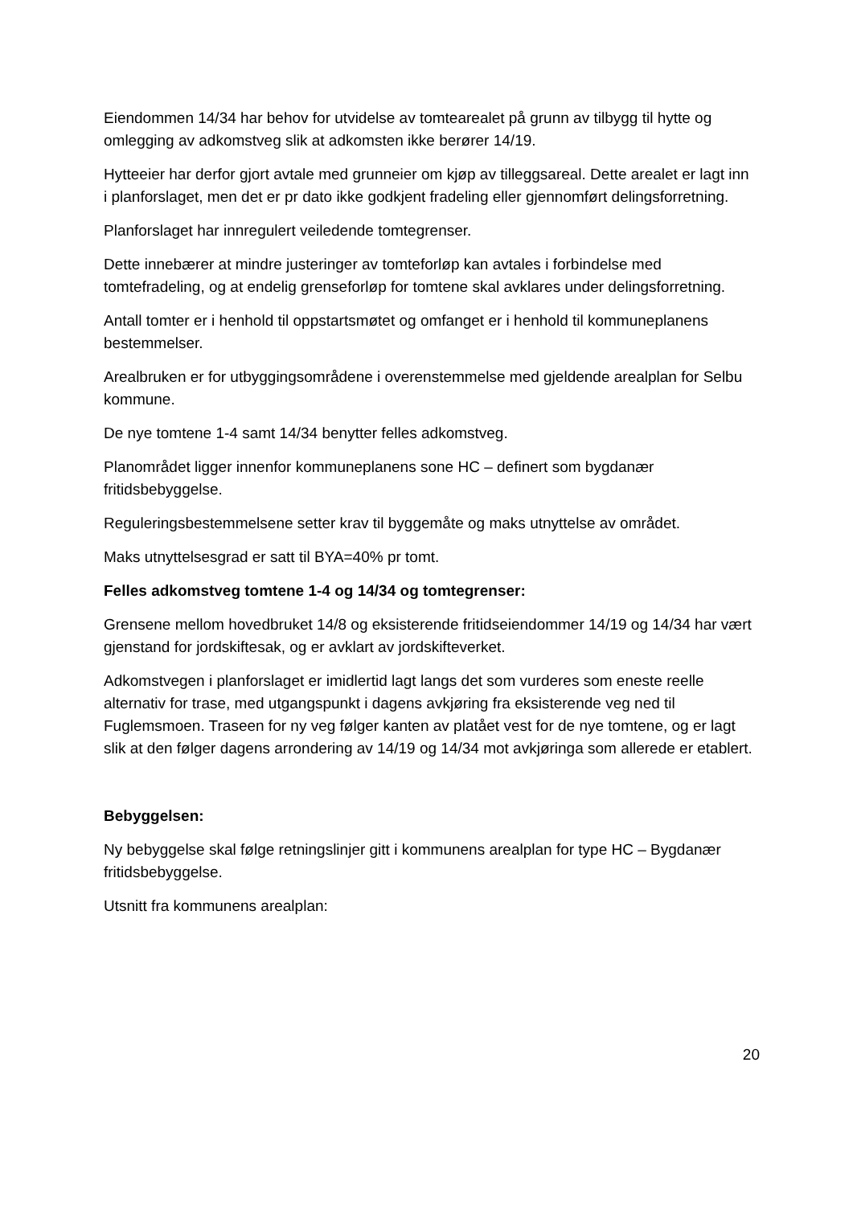Eiendommen 14/34 har behov for utvidelse av tomtearealet på grunn av tilbygg til hytte og omlegging av adkomstveg slik at adkomsten ikke berører 14/19.
Hytteeier har derfor gjort avtale med grunneier om kjøp av tilleggsareal. Dette arealet er lagt inn i planforslaget, men det er pr dato ikke godkjent fradeling eller gjennomført delingsforretning.
Planforslaget har innregulert veiledende tomtegrenser.
Dette innebærer at mindre justeringer av tomteforløp kan avtales i forbindelse med tomtefradeling, og at endelig grenseforløp for tomtene skal avklares under delingsforretning.
Antall tomter er i henhold til oppstartsmøtet og omfanget er i henhold til kommuneplanens bestemmelser.
Arealbruken er for utbyggingsområdene i overenstemmelse med gjeldende arealplan for Selbu kommune.
De nye tomtene 1-4 samt 14/34 benytter felles adkomstveg.
Planområdet ligger innenfor kommuneplanens sone HC – definert som bygdanær fritidsbebyggelse.
Reguleringsbestemmelsene setter krav til byggemåte og maks utnyttelse av området.
Maks utnyttelsesgrad er satt til BYA=40% pr tomt.
Felles adkomstveg tomtene 1-4 og 14/34 og tomtegrenser:
Grensene mellom hovedbruket 14/8 og eksisterende fritidseiendommer 14/19 og 14/34 har vært gjenstand for jordskiftesak, og er avklart av jordskifteverket.
Adkomstvegen i planforslaget er imidlertid lagt langs det som vurderes som eneste reelle alternativ for trase, med utgangspunkt i dagens avkjøring fra eksisterende veg ned til Fuglemsmoen. Traseen for ny veg følger kanten av platået vest for de nye tomtene, og er lagt slik at den følger dagens arrondering av 14/19 og 14/34 mot avkjøringa som allerede er etablert.
Bebyggelsen:
Ny bebyggelse skal følge retningslinjer gitt i kommunens arealplan for type HC – Bygdanær fritidsbebyggelse.
Utsnitt fra kommunens arealplan:
20